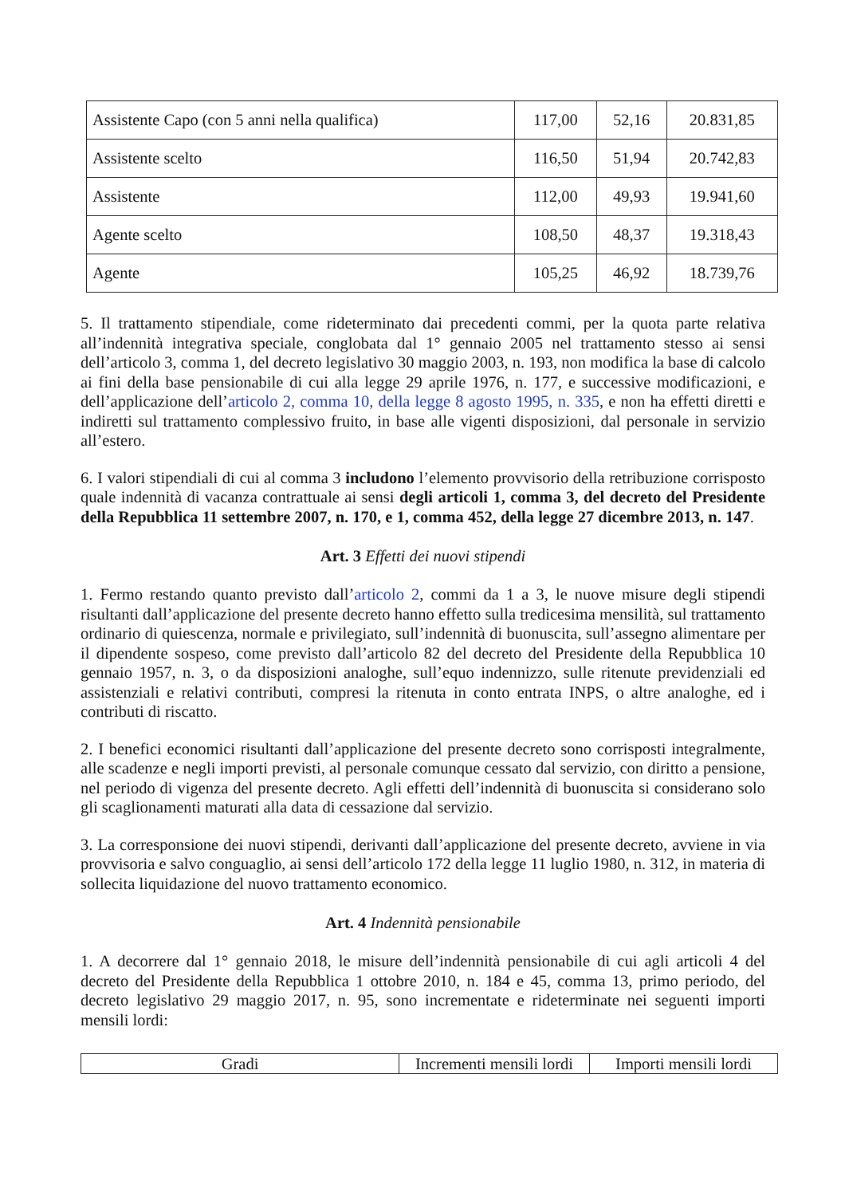| Assistente Capo (con 5 anni nella qualifica) | 117,00 | 52,16 | 20.831,85 |
| Assistente scelto | 116,50 | 51,94 | 20.742,83 |
| Assistente | 112,00 | 49,93 | 19.941,60 |
| Agente scelto | 108,50 | 48,37 | 19.318,43 |
| Agente | 105,25 | 46,92 | 18.739,76 |
5. Il trattamento stipendiale, come rideterminato dai precedenti commi, per la quota parte relativa all’indennità integrativa speciale, conglobata dal 1° gennaio 2005 nel trattamento stesso ai sensi dell’articolo 3, comma 1, del decreto legislativo 30 maggio 2003, n. 193, non modifica la base di calcolo ai fini della base pensionabile di cui alla legge 29 aprile 1976, n. 177, e successive modificazioni, e dell’applicazione dell’articolo 2, comma 10, della legge 8 agosto 1995, n. 335, e non ha effetti diretti e indiretti sul trattamento complessivo fruito, in base alle vigenti disposizioni, dal personale in servizio all’estero.
6. I valori stipendiali di cui al comma 3 includono l’elemento provvisorio della retribuzione corrisposto quale indennità di vacanza contrattuale ai sensi degli articoli 1, comma 3, del decreto del Presidente della Repubblica 11 settembre 2007, n. 170, e 1, comma 452, della legge 27 dicembre 2013, n. 147.
Art. 3 Effetti dei nuovi stipendi
1. Fermo restando quanto previsto dall’articolo 2, commi da 1 a 3, le nuove misure degli stipendi risultanti dall’applicazione del presente decreto hanno effetto sulla tredicesima mensilità, sul trattamento ordinario di quiescenza, normale e privilegiato, sull’indennità di buonuscita, sull’assegno alimentare per il dipendente sospeso, come previsto dall’articolo 82 del decreto del Presidente della Repubblica 10 gennaio 1957, n. 3, o da disposizioni analoghe, sull’equo indennizzo, sulle ritenute previdenziali ed assistenziali e relativi contributi, compresi la ritenuta in conto entrata INPS, o altre analoghe, ed i contributi di riscatto.
2. I benefici economici risultanti dall’applicazione del presente decreto sono corrisposti integralmente, alle scadenze e negli importi previsti, al personale comunque cessato dal servizio, con diritto a pensione, nel periodo di vigenza del presente decreto. Agli effetti dell’indennità di buonuscita si considerano solo gli scaglionamenti maturati alla data di cessazione dal servizio.
3. La corresponsione dei nuovi stipendi, derivanti dall’applicazione del presente decreto, avviene in via provvisoria e salvo conguaglio, ai sensi dell’articolo 172 della legge 11 luglio 1980, n. 312, in materia di sollecita liquidazione del nuovo trattamento economico.
Art. 4 Indennità pensionabile
1. A decorrere dal 1° gennaio 2018, le misure dell’indennità pensionabile di cui agli articoli 4 del decreto del Presidente della Repubblica 1 ottobre 2010, n. 184 e 45, comma 13, primo periodo, del decreto legislativo 29 maggio 2017, n. 95, sono incrementate e rideterminate nei seguenti importi mensili lordi:
| Gradi | Incrementi mensili lordi | Importi mensili lordi |